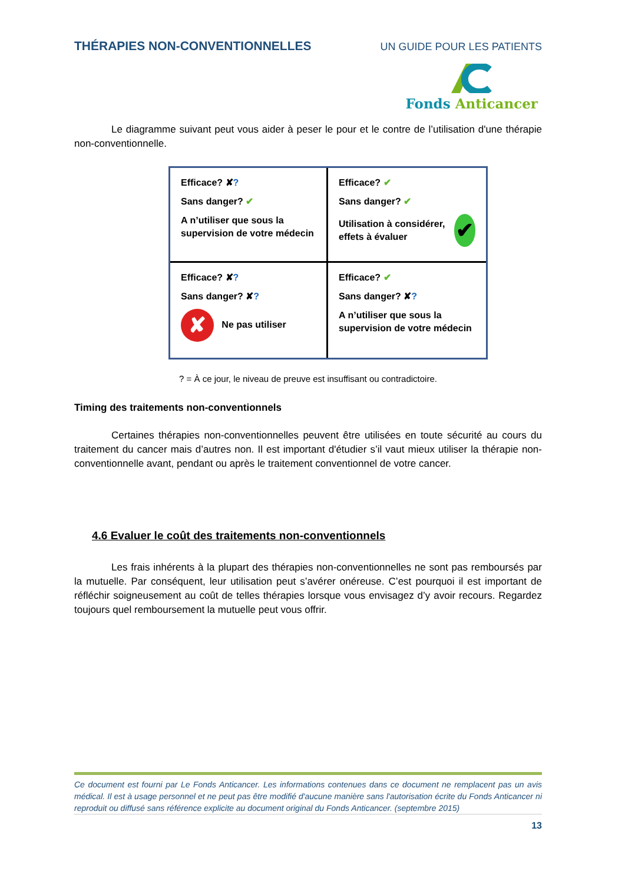THÉRAPIES NON-CONVENTIONNELLES UN GUIDE POUR LES PATIENTS
Fonds Anticancer
Le diagramme suivant peut vous aider à peser le pour et le contre de l’utilisation d'une thérapie non-conventionnelle.
Efficace? ✘?
Sans danger? ✔
A n’utiliser que sous la supervision de votre médecin
Efficace? ✔
Sans danger? ✔
Utilisation à considérer, effets à évaluer ✔
Efficace? ✘?
Sans danger? ✘?
✘ Ne pas utiliser
Efficace? ✔
Sans danger? ✘?
A n’utiliser que sous la supervision de votre médecin
? = À ce jour, le niveau de preuve est insuffisant ou contradictoire.
Timing des traitements non-conventionnels
Certaines thérapies non-conventionnelles peuvent être utilisées en toute sécurité au cours du traitement du cancer mais d’autres non. Il est important d'étudier s’il vaut mieux utiliser la thérapie non-conventionnelle avant, pendant ou après le traitement conventionnel de votre cancer.
4.6 Evaluer le coût des traitements non-conventionnels
Les frais inhérents à la plupart des thérapies non-conventionnelles ne sont pas remboursés par la mutuelle. Par conséquent, leur utilisation peut s’avérer onéreuse. C’est pourquoi il est important de réfléchir soigneusement au coût de telles thérapies lorsque vous envisagez d’y avoir recours. Regardez toujours quel remboursement la mutuelle peut vous offrir.
Ce document est fourni par Le Fonds Anticancer. Les informations contenues dans ce document ne remplacent pas un avis médical. Il est à usage personnel et ne peut pas être modifié d'aucune manière sans l'autorisation écrite du Fonds Anticancer ni reproduit ou diffusé sans référence explicite au document original du Fonds Anticancer. (septembre 2015)
13